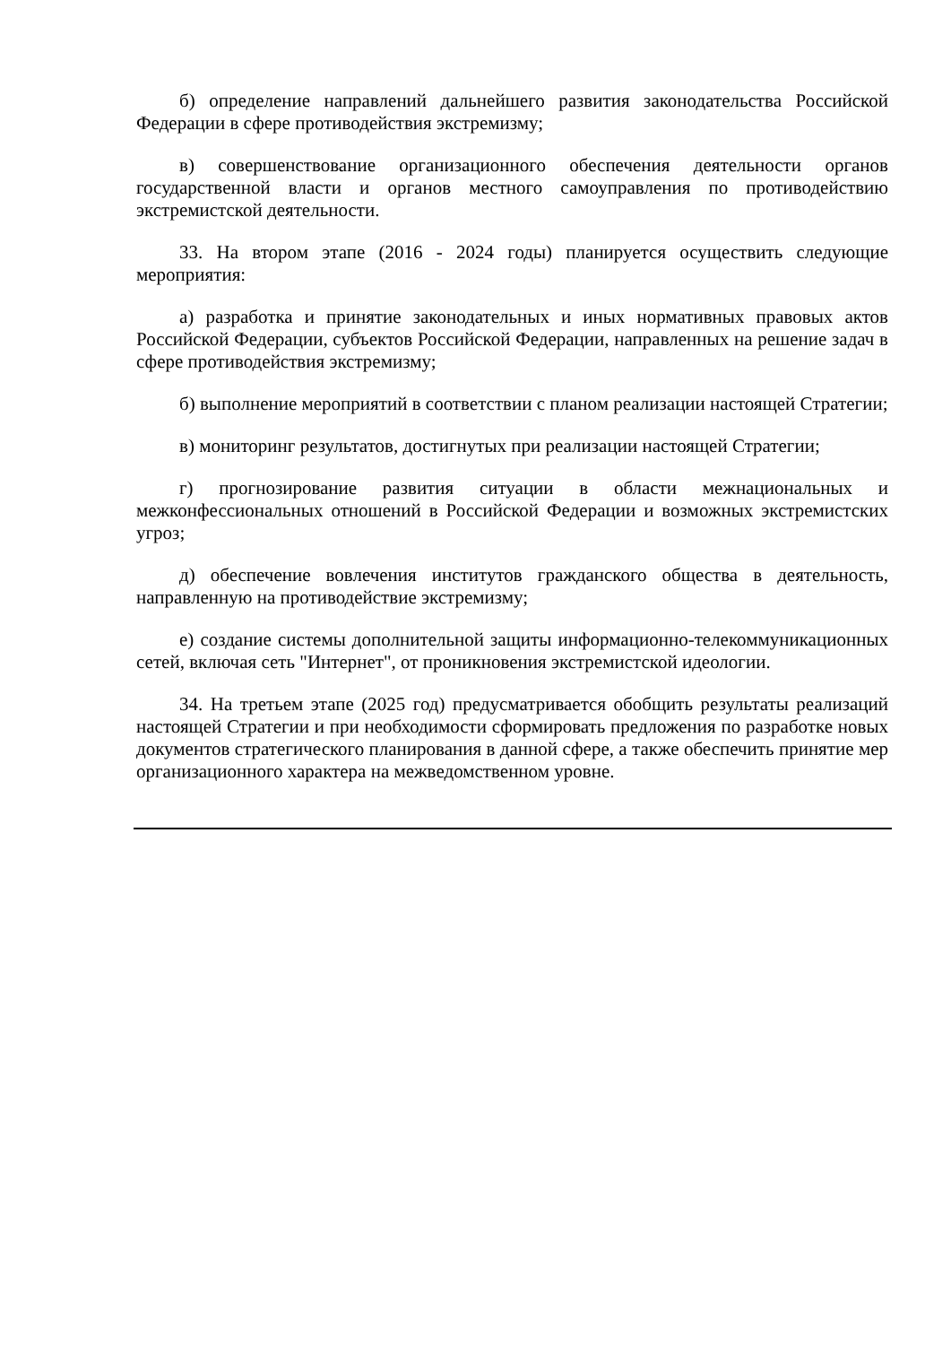б) определение направлений дальнейшего развития законодательства Российской Федерации в сфере противодействия экстремизму;
в) совершенствование организационного обеспечения деятельности органов государственной власти и органов местного самоуправления по противодействию экстремистской деятельности.
33. На втором этапе (2016 - 2024 годы) планируется осуществить следующие мероприятия:
а) разработка и принятие законодательных и иных нормативных правовых актов Российской Федерации, субъектов Российской Федерации, направленных на решение задач в сфере противодействия экстремизму;
б) выполнение мероприятий в соответствии с планом реализации настоящей Стратегии;
в) мониторинг результатов, достигнутых при реализации настоящей Стратегии;
г) прогнозирование развития ситуации в области межнациональных и межконфессиональных отношений в Российской Федерации и возможных экстремистских угроз;
д) обеспечение вовлечения институтов гражданского общества в деятельность, направленную на противодействие экстремизму;
е) создание системы дополнительной защиты информационно-телекоммуникационных сетей, включая сеть "Интернет", от проникновения экстремистской идеологии.
34. На третьем этапе (2025 год) предусматривается обобщить результаты реализаций настоящей Стратегии и при необходимости сформировать предложения по разработке новых документов стратегического планирования в данной сфере, а также обеспечить принятие мер организационного характера на межведомственном уровне.